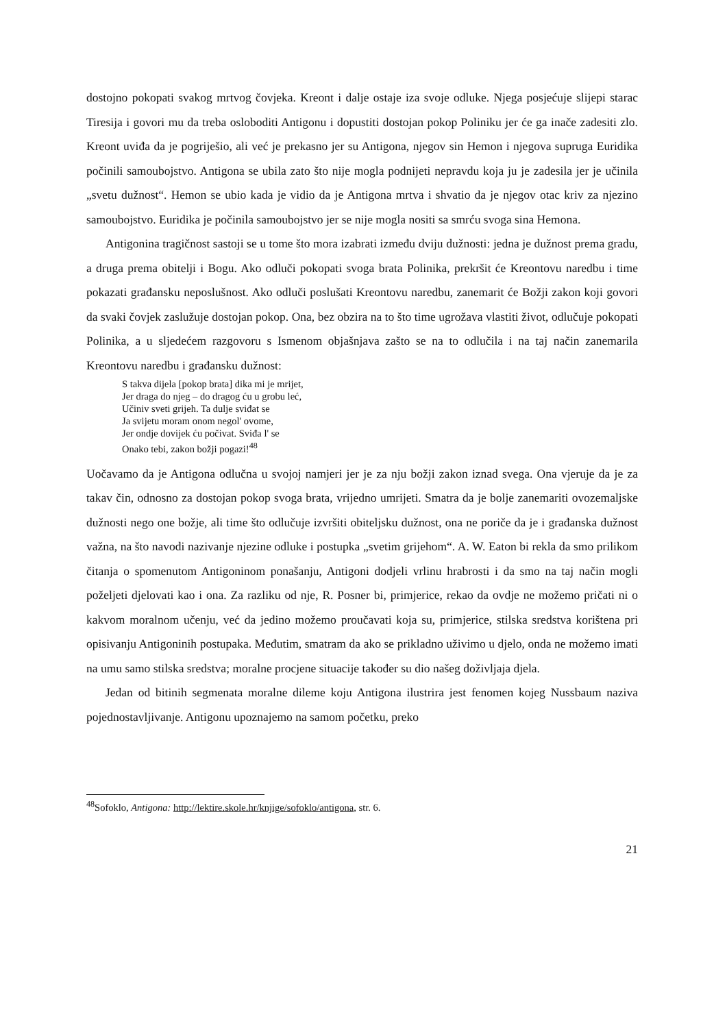dostojno pokopati svakog mrtvog čovjeka. Kreont i dalje ostaje iza svoje odluke. Njega posjećuje slijepi starac Tiresija i govori mu da treba osloboditi Antigonu i dopustiti dostojan pokop Poliniku jer će ga inače zadesiti zlo. Kreont uviđa da je pogriješio, ali već je prekasno jer su Antigona, njegov sin Hemon i njegova supruga Euridika počinili samoubojstvo. Antigona se ubila zato što nije mogla podnijeti nepravdu koja ju je zadesila jer je učinila „svetu dužnost“. Hemon se ubio kada je vidio da je Antigona mrtva i shvatio da je njegov otac kriv za njezino samoubojstvo. Euridika je počinila samoubojstvo jer se nije mogla nositi sa smrću svoga sina Hemona.
Antigonina tragičnost sastoji se u tome što mora izabrati između dviju dužnosti: jedna je dužnost prema gradu, a druga prema obitelji i Bogu. Ako odluči pokopati svoga brata Polinika, prekršit će Kreontovu naredbu i time pokazati građansku neposlušnost. Ako odluči poslušati Kreontovu naredbu, zanemarit će Božji zakon koji govori da svaki čovjek zaslužuje dostojan pokop. Ona, bez obzira na to što time ugrožava vlastiti život, odlučuje pokopati Polinika, a u sljedećem razgovoru s Ismenom objašnjava zašto se na to odlučila i na taj način zanemarila Kreontovu naredbu i građansku dužnost:
S takva dijela [pokop brata] dika mi je mrijet,
Jer draga do njeg – do dragog ću u grobu leć,
Učiniv sveti grijeh. Ta dulje sviđat se
Ja svijetu moram onom negol' ovome,
Jer ondje dovijek ću počivat. Sviđa l' se
Onako tebi, zakon božji pogazi!<sup>48</sup>
Uočavamo da je Antigona odlučna u svojoj namjeri jer je za nju božji zakon iznad svega. Ona vjeruje da je za takav čin, odnosno za dostojan pokop svoga brata, vrijedno umrijeti. Smatra da je bolje zanemariti ovozemaljske dužnosti nego one božje, ali time što odlučuje izvršiti obiteljsku dužnost, ona ne poriče da je i građanska dužnost važna, na što navodi nazivanje njezine odluke i postupka „svetim grijehom“. A. W. Eaton bi rekla da smo prilikom čitanja o spomenutom Antigoninom ponašanju, Antigoni dodjeli vrlinu hrabrosti i da smo na taj način mogli poželjeti djelovati kao i ona. Za razliku od nje, R. Posner bi, primjerice, rekao da ovdje ne možemo pričati ni o kakvom moralnom učenju, već da jedino možemo proučavati koja su, primjerice, stilska sredstva korištena pri opisivanju Antigoninih postupaka. Međutim, smatram da ako se prikladno uživimo u djelo, onda ne možemo imati na umu samo stilska sredstva; moralne procjene situacije također su dio našeg doživljaja djela.
Jedan od bitinih segmenata moralne dileme koju Antigona ilustrira jest fenomen kojeg Nussbaum naziva pojednostavljivanje. Antigonu upoznajemo na samom početku, preko
<sup>48</sup> Sofoklo, Antigona: http://lektire.skole.hr/knjige/sofoklo/antigona, str. 6.
21